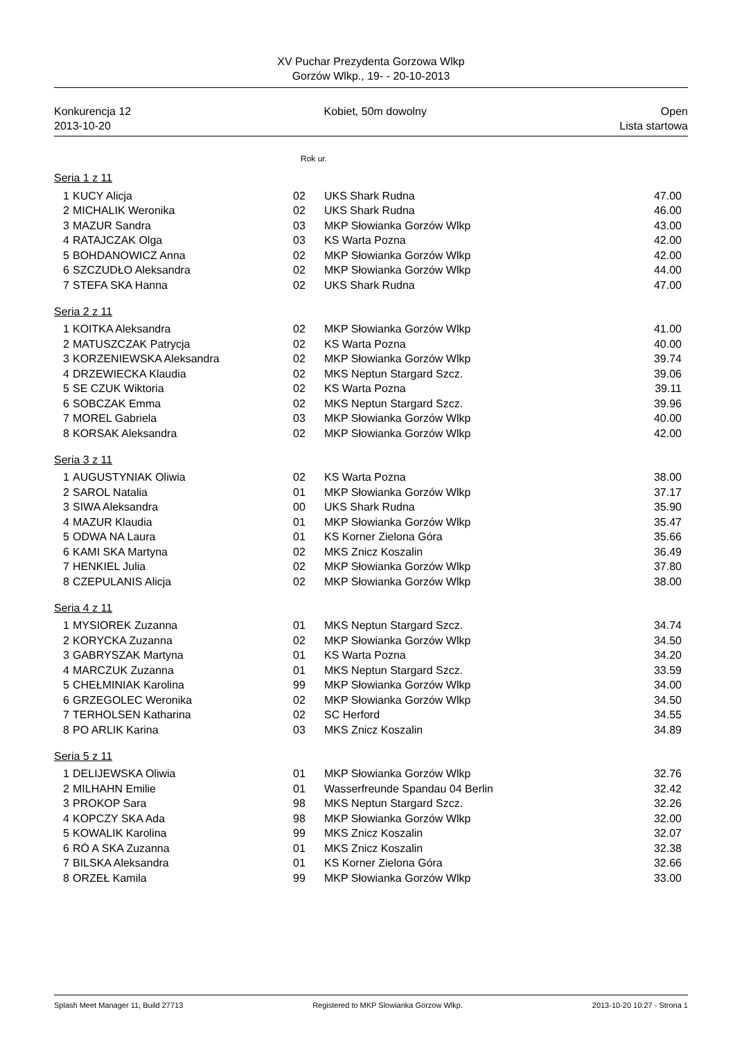XV Puchar Prezydenta Gorzowa Wlkp
Gorzów Wlkp., 19- - 20-10-2013
Konkurencja 12
2013-10-20
Kobiet, 50m dowolny Open
Lista startowa
Rok ur.
Seria 1 z 11
| 1 | KUCY Alicja | 02 | UKS Shark Rudna | 47.00 |
| 2 | MICHALIK Weronika | 02 | UKS Shark Rudna | 46.00 |
| 3 | MAZUR Sandra | 03 | MKP Słowianka Gorzów Wlkp | 43.00 |
| 4 | RATAJCZAK Olga | 03 | KS Warta Pozna | 42.00 |
| 5 | BOHDANOWICZ Anna | 02 | MKP Słowianka Gorzów Wlkp | 42.00 |
| 6 | SZCZUDŁO Aleksandra | 02 | MKP Słowianka Gorzów Wlkp | 44.00 |
| 7 | STEFA SKA Hanna | 02 | UKS Shark Rudna | 47.00 |
Seria 2 z 11
| 1 | KOITKA Aleksandra | 02 | MKP Słowianka Gorzów Wlkp | 41.00 |
| 2 | MATUSZCZAK Patrycja | 02 | KS Warta Pozna | 40.00 |
| 3 | KORZENIEWSKA Aleksandra | 02 | MKP Słowianka Gorzów Wlkp | 39.74 |
| 4 | DRZEWIECKA Klaudia | 02 | MKS Neptun Stargard Szcz. | 39.06 |
| 5 | SE CZUK Wiktoria | 02 | KS Warta Pozna | 39.11 |
| 6 | SOBCZAK Emma | 02 | MKS Neptun Stargard Szcz. | 39.96 |
| 7 | MOREL Gabriela | 03 | MKP Słowianka Gorzów Wlkp | 40.00 |
| 8 | KORSAK Aleksandra | 02 | MKP Słowianka Gorzów Wlkp | 42.00 |
Seria 3 z 11
| 1 | AUGUSTYNIAK Oliwia | 02 | KS Warta Pozna | 38.00 |
| 2 | SAROL Natalia | 01 | MKP Słowianka Gorzów Wlkp | 37.17 |
| 3 | SIWA Aleksandra | 00 | UKS Shark Rudna | 35.90 |
| 4 | MAZUR Klaudia | 01 | MKP Słowianka Gorzów Wlkp | 35.47 |
| 5 | ODWA NA Laura | 01 | KS Korner Zielona Góra | 35.66 |
| 6 | KAMI SKA Martyna | 02 | MKS Znicz Koszalin | 36.49 |
| 7 | HENKIEL Julia | 02 | MKP Słowianka Gorzów Wlkp | 37.80 |
| 8 | CZEPULANIS Alicja | 02 | MKP Słowianka Gorzów Wlkp | 38.00 |
Seria 4 z 11
| 1 | MYSIOREK Zuzanna | 01 | MKS Neptun Stargard Szcz. | 34.74 |
| 2 | KORYCKA Zuzanna | 02 | MKP Słowianka Gorzów Wlkp | 34.50 |
| 3 | GABRYSZAK Martyna | 01 | KS Warta Pozna | 34.20 |
| 4 | MARCZUK Zuzanna | 01 | MKS Neptun Stargard Szcz. | 33.59 |
| 5 | CHEŁMINIAK Karolina | 99 | MKP Słowianka Gorzów Wlkp | 34.00 |
| 6 | GRZEGOLEC Weronika | 02 | MKP Słowianka Gorzów Wlkp | 34.50 |
| 7 | TERHOLSEN Katharina | 02 | SC Herford | 34.55 |
| 8 | PO ARLIK Karina | 03 | MKS Znicz Koszalin | 34.89 |
Seria 5 z 11
| 1 | DELIJEWSKA Oliwia | 01 | MKP Słowianka Gorzów Wlkp | 32.76 |
| 2 | MILHAHN Emilie | 01 | Wasserfreunde Spandau 04 Berlin | 32.42 |
| 3 | PROKOP Sara | 98 | MKS Neptun Stargard Szcz. | 32.26 |
| 4 | KOPCZY SKA Ada | 98 | MKP Słowianka Gorzów Wlkp | 32.00 |
| 5 | KOWALIK Karolina | 99 | MKS Znicz Koszalin | 32.07 |
| 6 | RÓ A SKA Zuzanna | 01 | MKS Znicz Koszalin | 32.38 |
| 7 | BILSKA Aleksandra | 01 | KS Korner Zielona Góra | 32.66 |
| 8 | ORZEŁ Kamila | 99 | MKP Słowianka Gorzów Wlkp | 33.00 |
Splash Meet Manager 11, Build 27713
Registered to MKP Slowianka Gorzow Wlkp.
2013-10-20 10:27 - Strona 1